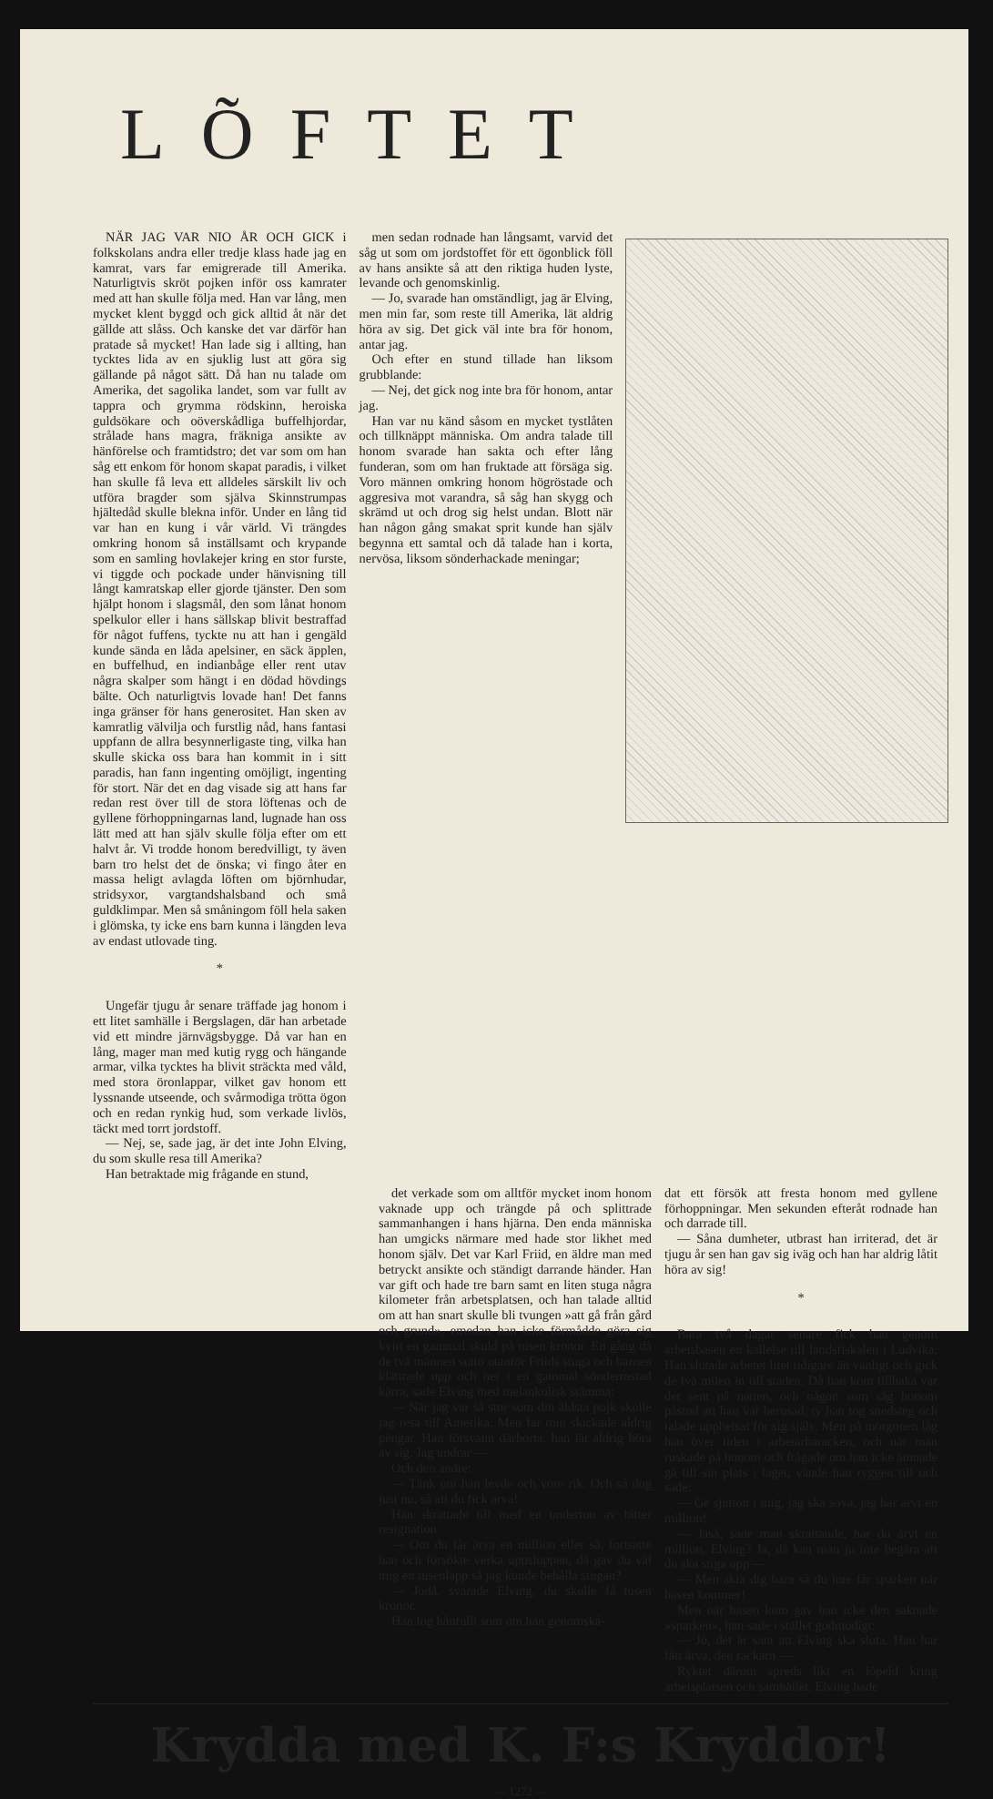LÕFTET
NÄR JAG VAR NIO ÅR OCH GICK i folkskolans andra eller tredje klass hade jag en kamrat, vars far emigrerade till Amerika. Naturligtvis skröt pojken inför oss kamrater med att han skulle följa med. Han var lång, men mycket klent byggd och gick alltid åt när det gällde att slåss. Och kanske det var därför han pratade så mycket! Han lade sig i allting, han tycktes lida av en sjuklig lust att göra sig gällande på något sätt. Då han nu talade om Amerika, det sagolika landet, som var fullt av tappra och grymma rödskinn, heroiska guldsökare och oöverskådliga buffelhjordar, strålade hans magra, fräkniga ansikte av hänförelse och framtidstro; det var som om han såg ett enkom för honom skapat paradis, i vilket han skulle få leva ett alldeles särskilt liv och utföra bragder som själva Skinnstrumpas hjältedåd skulle blekna inför. Under en lång tid var han en kung i vår värld. Vi trängdes omkring honom så inställsamt och krypande som en samling hovlakejer kring en stor furste, vi tiggde och pockade under hänvisning till långt kamratskap eller gjorde tjänster. Den som hjälpt honom i slagsmål, den som lånat honom spelkulor eller i hans sällskap blivit bestraffad för något fuffens, tyckte nu att han i gengäld kunde sända en låda apelsiner, en säck äpplen, en buffelhud, en indianbåge eller rent utav några skalper som hängt i en dödad hövdings bälte. Och naturligtvis lovade han! Det fanns inga gränser för hans generositet. Han sken av kamratlig välvilja och furstlig nåd, hans fantasi uppfann de allra besynnerligaste ting, vilka han skulle skicka oss bara han kommit in i sitt paradis, han fann ingenting omöjligt, ingenting för stort. När det en dag visade sig att hans far redan rest över till de stora löftenas och de gyllene förhoppningarnas land, lugnade han oss lätt med att han själv skulle följa efter om ett halvt år. Vi trodde honom beredvilligt, ty även barn tro helst det de önska; vi fingo åter en massa heligt avlagda löften om björnhudar, stridsyxor, vargtandshalsband och små guldklimpar. Men så småningom föll hela saken i glömska, ty icke ens barn kunna i längden leva av endast utlovade ting.
*
Ungefär tjugu år senare träffade jag honom i ett litet samhälle i Bergslagen, där han arbetade vid ett mindre järnvägsbygge. Då var han en lång, mager man med kutig rygg och hängande armar, vilka tycktes ha blivit sträckta med våld, med stora öronlappar, vilket gav honom ett lyssnande utseende, och svårmodiga trötta ögon och en redan rynkig hud, som verkade livlös, täckt med torrt jordstoff.
— Nej, se, sade jag, är det inte John Elving, du som skulle resa till Amerika?
Han betraktade mig frågande en stund,
men sedan rodnade han långsamt, varvid det såg ut som om jordstoffet för ett ögonblick föll av hans ansikte så att den riktiga huden lyste, levande och genomskinlig.
— Jo, svarade han omständligt, jag är Elving, men min far, som reste till Amerika, lät aldrig höra av sig. Det gick väl inte bra för honom, antar jag.
Och efter en stund tillade han liksom grubblande:
— Nej, det gick nog inte bra för honom, antar jag.
Han var nu känd såsom en mycket tystlåten och tillknäppt människa. Om andra talade till honom svarade han sakta och efter lång funderan, som om han fruktade att försäga sig. Voro männen omkring honom högröstade och aggresiva mot varandra, så såg han skygg och skrämd ut och drog sig helst undan. Blott när han någon gång smakat sprit kunde han själv begynna ett samtal och då talade han i korta, nervösa, liksom sönderhackade meningar;
det verkade som om alltför mycket inom honom vaknade upp och trängde på och splittrade sammanhangen i hans hjärna. Den enda människa han umgicks närmare med hade stor likhet med honom själv. Det var Karl Friid, en äldre man med betryckt ansikte och ständigt darrande händer. Han var gift och hade tre barn samt en liten stuga några kilometer från arbetsplatsen, och han talade alltid om att han snart skulle bli tvungen »att gå från gård och grund», emedan han icke förmådde göra sig kvitt en gammal skuld på tusen kronor. En gång då de två männen sutto utanför Friids stuga och barnen klättrade upp och ner i en gammal sönderrostad kärra, sade Elving med melankolisk stämma:
— När jag var så stor som din äldsta pojk skulle jag resa till Amerika. Men far min skickade aldrig pengar. Han försvann därborta, han lät aldrig höra av sig. Jag undrar —
Och den andre:
— Tänk om han levde och vore rik. Och så dog just nu, så att du fick ärva!
Han skrattade till med en underton av bitter resignation.
— Om du får ärva en million eller så, fortsatte han och försökte verka uppsluppen, då gav du väl mig en tusenlapp så jag kunde behålla stugan?
— Jodå, svarade Elving, du skulle få tusen kronor.
Han log hånfullt som om han genomskå-
dat ett försök att fresta honom med gyllene förhoppningar. Men sekunden efteråt rodnade han och darrade till.
— Såna dumheter, utbrast han irriterad, det är tjugu år sen han gav sig iväg och han har aldrig låtit höra av sig!
*
Bara två dagar senare fick han genom arbetsbasen en kallelse till landsfiskalen i Ludvika. Han slutade arbetet litet tidigare än vanligt och gick de två milen in till staden. Då han kom tillbaka var det sent på natten, och någon som såg honom påstod att han var berusad, ty han tog snedsteg och talade upphetsat för sig själv. Men på morgonen låg han över tiden i arbetarbaracken, och när man ruskade på honom och frågade om han icke ämnade gå till sin plats i laget, vände han ryggen till och sade:
— Ge sjutton i mig, jag ska sova, jag har ärvt en million!
— Jaså, sade man skrattande, har du ärvt en million, Elving? Ja, då kan man ju inte begära att du ska stiga upp —
— Men akta dig bara så du inte får sparken när basen kommer!
Men när basen kom gav han icke den saknade »sparken», han sade i stället godmodigt:
— Jo, det är sant att Elving ska sluta. Han har fått ärva, den rackarn —
Ryktet därom spreds likt en löpeld kring arbetsplatsen och samhället. Elving hade
Krydda med K. F:s Kryddor!
— 1272 —